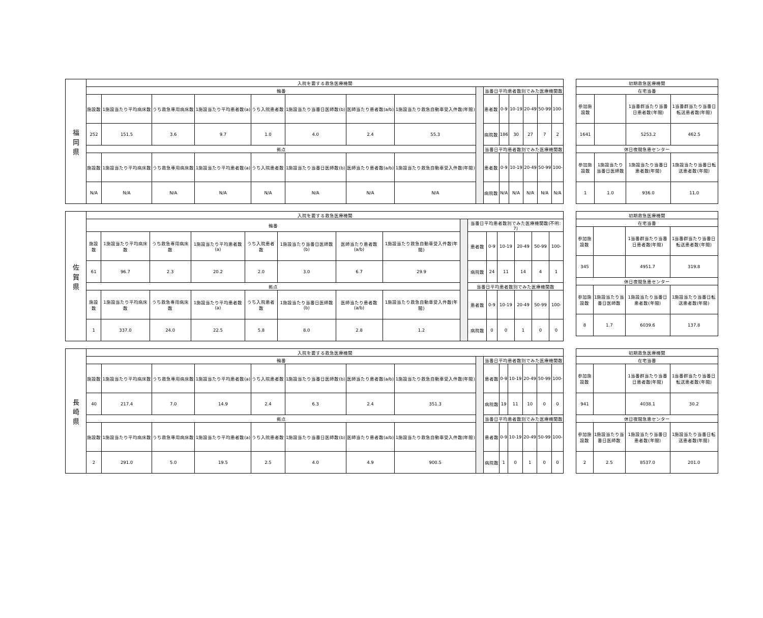| 福 岡 県 | 入院を要する救急医療機関 | | | | | | | | | | | | | | |
| | 輪番 | | | | | | | | | 当番日平均患者数別でみた医療機関数 | | | | | |
| | 施設数 | 1施設当たり平均病床数 | うち救急専用病床数 | 1施設当たり平均患者数(a) | うち入院患者数 | 1施設当たり当番日医師数(b) | 医師当たり患者数(a/b) | 1施設当たり救急自動車受入件数(年間) | | 患者数 | 0-9 | 10-19 | 20-49 | 50-99 | 100- |
| | 252 | 151.5 | 3.6 | 9.7 | 1.0 | 4.0 | 2.4 | 55.3 | | 病院数 | 186 | 30 | 27 | 7 | 2 |
| | 拠点 | | | | | | | | | 当番日平均患者数別でみた医療機関数 | | | | | |
| | 施設数 | 1施設当たり平均病床数 | うち救急専用病床数 | 1施設当たり平均患者数(a) | うち入院患者数 | 1施設当たり当番日医師数(b) | 医師当たり患者数(a/b) | 1施設当たり救急自動車受入件数(年間) | | 患者数 | 0-9 | 10-19 | 20-49 | 50-99 | 100- |
| | N/A | N/A | N/A | N/A | N/A | N/A | N/A | N/A | | 病院数 | N/A | N/A | N/A | N/A | N/A |
| 初期救急医療機関 | | | |
| --- | --- | --- | --- |
| 在宅当番 | | | |
| 参加施設数 | | 1当番群当たり当番日患者数(年間) | 1当番群当たり当番日転送患者数(年間) |
| 1641 | | 5253.2 | 462.5 |
| 休日夜間急患センター | | | |
| 参加施設数 | 1施設当たり当番日医師数 | 1施設当たり当番日患者数(年間) | 1施設当たり当番日転送患者数(年間) |
| 1 | 1.0 | 936.0 | 11.0 |
| 佐 賀 県 | 入院を要する救急医療機関 | | | | | | | | | | | | | | |
| | 輪番 | | | | | | | | | 当番日平均患者数別でみた医療機関数(不明: 7) | | | | | |
| | 施設数 | 1施設当たり平均病床数 | うち救急専用病床数 | 1施設当たり平均患者数(a) | うち入院患者数 | 1施設当たり当番日医師数(b) | 医師当たり患者数(a/b) | 1施設当たり救急自動車受入件数(年間) | | 患者数 | 0-9 | 10-19 | 20-49 | 50-99 | 100- |
| | 61 | 96.7 | 2.3 | 20.2 | 2.0 | 3.0 | 6.7 | 29.9 | | 病院数 | 24 | 11 | 14 | 4 | 1 |
| | 拠点 | | | | | | | | | 当番日平均患者数別でみた医療機関数 | | | | | |
| | 施設数 | 1施設当たり平均病床数 | うち救急専用病床数 | 1施設当たり平均患者数(a) | うち入院患者数 | 1施設当たり当番日医師数(b) | 医師当たり患者数(a/b) | 1施設当たり救急自動車受入件数(年間) | | 患者数 | 0-9 | 10-19 | 20-49 | 50-99 | 100- |
| | 1 | 337.0 | 24.0 | 22.5 | 5.8 | 8.0 | 2.8 | 1.2 | | 病院数 | 0 | 0 | 1 | 0 | 0 |
| 初期救急医療機関 | | | |
| --- | --- | --- | --- |
| 在宅当番 | | | |
| 参加施設数 | | 1当番群当たり当番日患者数(年間) | 1当番群当たり当番日転送患者数(年間) |
| 345 | | 4951.7 | 319.8 |
| 休日夜間急患センター | | | |
| 参加施設数 | 1施設当たり当番日医師数 | 1施設当たり当番日患者数(年間) | 1施設当たり当番日転送患者数(年間) |
| 8 | 1.7 | 6039.6 | 137.8 |
| 長 崎 県 | 入院を要する救急医療機関 | | | | | | | | | | | | | | |
| | 輪番 | | | | | | | | | 当番日平均患者数別でみた医療機関数 | | | | | |
| | 施設数 | 1施設当たり平均病床数 | うち救急専用病床数 | 1施設当たり平均患者数(a) | うち入院患者数 | 1施設当たり当番日医師数(b) | 医師当たり患者数(a/b) | 1施設当たり救急自動車受入件数(年間) | | 患者数 | 0-9 | 10-19 | 20-49 | 50-99 | 100- |
| | 40 | 217.4 | 7.0 | 14.9 | 2.4 | 6.3 | 2.4 | 351.3 | | 病院数 | 19 | 11 | 10 | 0 | 0 |
| | 拠点 | | | | | | | | | 当番日平均患者数別でみた医療機関数 | | | | | |
| | 施設数 | 1施設当たり平均病床数 | うち救急専用病床数 | 1施設当たり平均患者数(a) | うち入院患者数 | 1施設当たり当番日医師数(b) | 医師当たり患者数(a/b) | 1施設当たり救急自動車受入件数(年間) | | 患者数 | 0-9 | 10-19 | 20-49 | 50-99 | 100- |
| | 2 | 291.0 | 5.0 | 19.5 | 2.5 | 4.0 | 4.9 | 900.5 | | 病院数 | 1 | 0 | 1 | 0 | 0 |
| 初期救急医療機関 | | | |
| --- | --- | --- | --- |
| 在宅当番 | | | |
| 参加施設数 | | 1当番群当たり当番日患者数(年間) | 1当番群当たり当番日転送患者数(年間) |
| 941 | | 4038.1 | 30.2 |
| 休日夜間急患センター | | | |
| 参加施設数 | 1施設当たり当番日医師数 | 1施設当たり当番日患者数(年間) | 1施設当たり当番日転送患者数(年間) |
| 2 | 2.5 | 8537.0 | 201.0 |